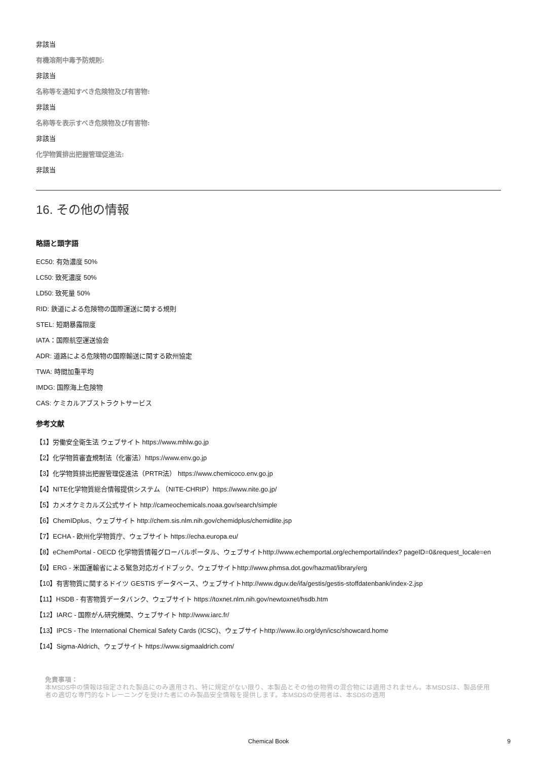非該当
有機溶剤中毒予防規則:
非該当
名称等を通知すべき危険物及び有害物:
非該当
名称等を表示すべき危険物及び有害物:
非該当
化学物質排出把握管理促進法:
非該当
16. その他の情報
略語と頭字語
EC50: 有効濃度 50%
LC50: 致死濃度 50%
LD50: 致死量 50%
RID: 鉄道による危険物の国際運送に関する規則
STEL: 短期暴露限度
IATA：国際航空運送協会
ADR: 道路による危険物の国際輸送に関する欧州協定
TWA: 時間加重平均
IMDG: 国際海上危険物
CAS: ケミカルアブストラクトサービス
参考文献
【1】労働安全衛生法 ウェブサイト https://www.mhlw.go.jp
【2】化学物質審査規制法（化審法）https://www.env.go.jp
【3】化学物質排出把握管理促進法（PRTR法） https://www.chemicoco.env.go.jp
【4】NITE化学物質総合情報提供システム （NITE-CHRIP）https://www.nite.go.jp/
【5】カメオケミカルズ公式サイト http://cameochemicals.noaa.gov/search/simple
【6】ChemIDplus、ウェブサイト http://chem.sis.nlm.nih.gov/chemidplus/chemidlite.jsp
【7】ECHA - 欧州化学物質庁、ウェブサイト https://echa.europa.eu/
【8】eChemPortal - OECD 化学物質情報グローバルポータル、ウェブサイトhttp://www.echemportal.org/echemportal/index? pageID=0&request_locale=en
【9】ERG - 米国運輸省による緊急対応ガイドブック、ウェブサイトhttp://www.phmsa.dot.gov/hazmat/library/erg
【10】有害物質に関するドイツ GESTIS データベース、ウェブサイトhttp://www.dguv.de/ifa/gestis/gestis-stoffdatenbank/index-2.jsp
【11】HSDB - 有害物質データバンク、ウェブサイト https://toxnet.nlm.nih.gov/newtoxnet/hsdb.htm
【12】IARC - 国際がん研究機関、ウェブサイト http://www.iarc.fr/
【13】IPCS - The International Chemical Safety Cards (ICSC)、ウェブサイトhttp://www.ilo.org/dyn/icsc/showcard.home
【14】Sigma-Aldrich、ウェブサイト https://www.sigmaaldrich.com/
免責事項：
本MSDS中の情報は指定された製品にのみ適用され、特に規定がない限り、本製品とその他の物質の混合物には適用されません。本MSDSは、製品使用者の適切な専門的なトレーニングを受けた者にのみ製品安全情報を提供します。本MSDSの使用者は、本SDSの適用
Chemical Book
9